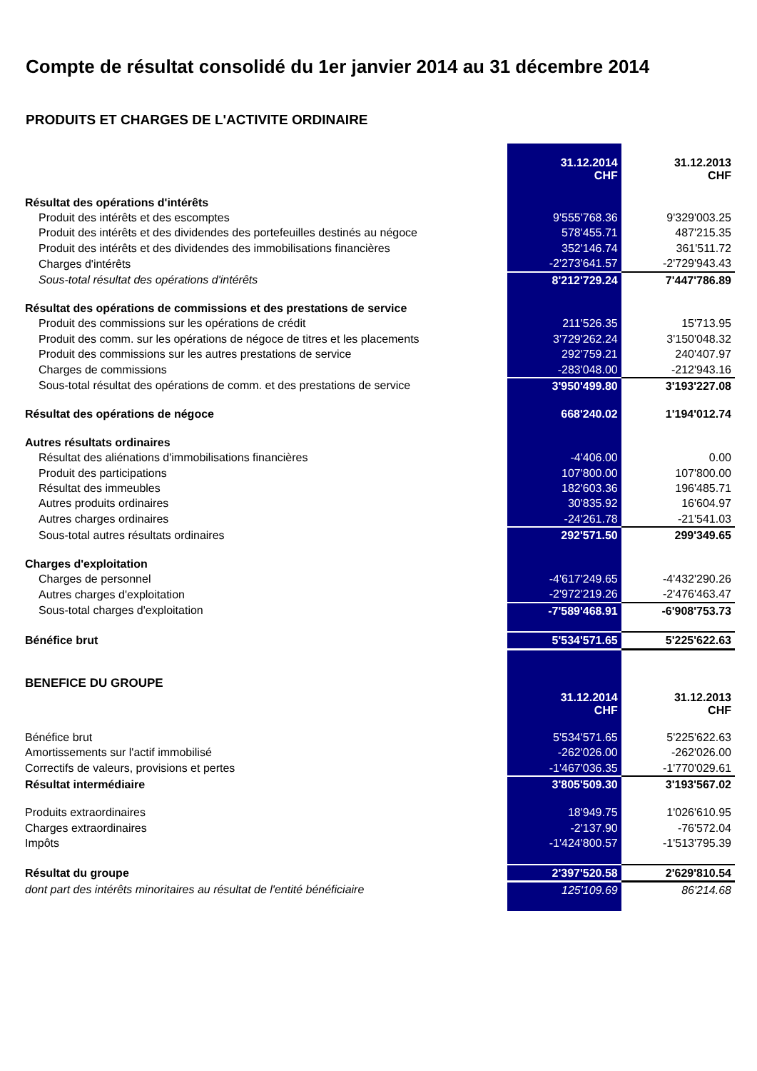Compte de résultat consolidé du 1er janvier 2014 au 31 décembre 2014
PRODUITS ET CHARGES DE L'ACTIVITE ORDINAIRE
| | 31.12.2014 CHF | 31.12.2013 CHF |
| Résultat des opérations d'intérêts | | |
| Produit des intérêts et des escomptes | 9'555'768.36 | 9'329'003.25 |
| Produit des intérêts et des dividendes des portefeuilles destinés au négoce | 578'455.71 | 487'215.35 |
| Produit des intérêts et des dividendes des immobilisations financières | 352'146.74 | 361'511.72 |
| Charges d'intérêts | -2'273'641.57 | -2'729'943.43 |
| Sous-total résultat des opérations d'intérêts | 8'212'729.24 | 7'447'786.89 |
| Résultat des opérations de commissions et des prestations de service | | |
| Produit des commissions sur les opérations de crédit | 211'526.35 | 15'713.95 |
| Produit des comm. sur les opérations de négoce de titres et les placements | 3'729'262.24 | 3'150'048.32 |
| Produit des commissions sur les autres prestations de service | 292'759.21 | 240'407.97 |
| Charges de commissions | -283'048.00 | -212'943.16 |
| Sous-total résultat des opérations de comm. et des prestations de service | 3'950'499.80 | 3'193'227.08 |
| Résultat des opérations de négoce | 668'240.02 | 1'194'012.74 |
| Autres résultats ordinaires | | |
| Résultat des aliénations d'immobilisations financières | -4'406.00 | 0.00 |
| Produit des participations | 107'800.00 | 107'800.00 |
| Résultat des immeubles | 182'603.36 | 196'485.71 |
| Autres produits ordinaires | 30'835.92 | 16'604.97 |
| Autres charges ordinaires | -24'261.78 | -21'541.03 |
| Sous-total autres résultats ordinaires | 292'571.50 | 299'349.65 |
| Charges d'exploitation | | |
| Charges de personnel | -4'617'249.65 | -4'432'290.26 |
| Autres charges d'exploitation | -2'972'219.26 | -2'476'463.47 |
| Sous-total charges d'exploitation | -7'589'468.91 | -6'908'753.73 |
| Bénéfice brut | 5'534'571.65 | 5'225'622.63 |
| BENEFICE DU GROUPE | | |
| | 31.12.2014 CHF | 31.12.2013 CHF |
| Bénéfice brut | 5'534'571.65 | 5'225'622.63 |
| Amortissements sur l'actif immobilisé | -262'026.00 | -262'026.00 |
| Correctifs de valeurs, provisions et pertes | -1'467'036.35 | -1'770'029.61 |
| Résultat intermédiaire | 3'805'509.30 | 3'193'567.02 |
| Produits extraordinaires | 18'949.75 | 1'026'610.95 |
| Charges extraordinaires | -2'137.90 | -76'572.04 |
| Impôts | -1'424'800.57 | -1'513'795.39 |
| Résultat du groupe | 2'397'520.58 | 2'629'810.54 |
| dont part des intérêts minoritaires au résultat de l'entité bénéficiaire | 125'109.69 | 86'214.68 |